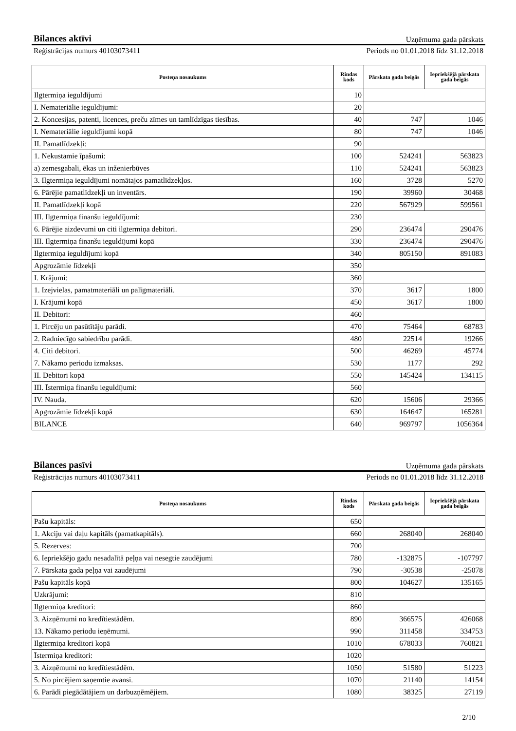Bilances aktīvi
Uzņēmuma gada pārskats
Reģistrācijas numurs 40103073411 Periods no 01.01.2018 līdz 31.12.2018
| Posteņa nosaukums | Rindas kods | Pārskata gada beigās | Iepriekšējā pārskata gada beigās |
| --- | --- | --- | --- |
| Ilgtermiņa ieguldījumi | 10 | | |
| I. Nemateriālie ieguldījumi: | 20 | | |
| 2. Koncesijas, patenti, licences, preču zīmes un tamlīdzīgas tiesības. | 40 | 747 | 1046 |
| I. Nemateriālie ieguldījumi kopā | 80 | 747 | 1046 |
| II. Pamatlīdzekļi: | 90 | | |
| 1. Nekustamie īpašumi: | 100 | 524241 | 563823 |
| a) zemesgabali, ēkas un inženierbūves | 110 | 524241 | 563823 |
| 3. Ilgtermiņa ieguldījumi nomātajos pamatlīdzekļos. | 160 | 3728 | 5270 |
| 6. Pārējie pamatlīdzekļi un inventārs. | 190 | 39960 | 30468 |
| II. Pamatlīdzekļi kopā | 220 | 567929 | 599561 |
| III. Ilgtermiņa finanšu ieguldījumi: | 230 | | |
| 6. Pārējie aizdevumi un citi ilgtermiņa debitori. | 290 | 236474 | 290476 |
| III. Ilgtermiņa finanšu ieguldījumi kopā | 330 | 236474 | 290476 |
| Ilgtermiņa ieguldījumi kopā | 340 | 805150 | 891083 |
| Apgrozāmie līdzekļi | 350 | | |
| I. Krājumi: | 360 | | |
| 1. Izejvielas, pamatmateriāli un palīgmateriāli. | 370 | 3617 | 1800 |
| I. Krājumi kopā | 450 | 3617 | 1800 |
| II. Debitori: | 460 | | |
| 1. Pircēju un pasūtītāju parādi. | 470 | 75464 | 68783 |
| 2. Radniecīgo sabiedrību parādi. | 480 | 22514 | 19266 |
| 4. Citi debitori. | 500 | 46269 | 45774 |
| 7. Nākamo periodu izmaksas. | 530 | 1177 | 292 |
| II. Debitori kopā | 550 | 145424 | 134115 |
| III. Īstermiņa finanšu ieguldījumi: | 560 | | |
| IV. Nauda. | 620 | 15606 | 29366 |
| Apgrozāmie līdzekļi kopā | 630 | 164647 | 165281 |
| BILANCE | 640 | 969797 | 1056364 |
Bilances pasīvi
Uzņēmuma gada pārskats
Reģistrācijas numurs 40103073411 Periods no 01.01.2018 līdz 31.12.2018
| Posteņa nosaukums | Rindas kods | Pārskata gada beigās | Iepriekšējā pārskata gada beigās |
| --- | --- | --- | --- |
| Pašu kapitāls: | 650 | | |
| 1. Akciju vai daļu kapitāls (pamatkapitāls). | 660 | 268040 | 268040 |
| 5. Rezerves: | 700 | | |
| 6. Iepriekšējo gadu nesadalītā peļņa vai nesegtie zaudējumi | 780 | -132875 | -107797 |
| 7. Pārskata gada peļņa vai zaudējumi | 790 | -30538 | -25078 |
| Pašu kapitāls kopā | 800 | 104627 | 135165 |
| Uzkrājumi: | 810 | | |
| Ilgtermiņa kreditori: | 860 | | |
| 3. Aizņēmumi no kredītiestādēm. | 890 | 366575 | 426068 |
| 13. Nākamo periodu ieņēmumi. | 990 | 311458 | 334753 |
| Ilgtermiņa kreditori kopā | 1010 | 678033 | 760821 |
| Īstermiņa kreditori: | 1020 | | |
| 3. Aizņēmumi no kredītiestādēm. | 1050 | 51580 | 51223 |
| 5. No pircējiem saņemtie avansi. | 1070 | 21140 | 14154 |
| 6. Parādi piegādātājiem un darbuzņēmējiem. | 1080 | 38325 | 27119 |
2/10